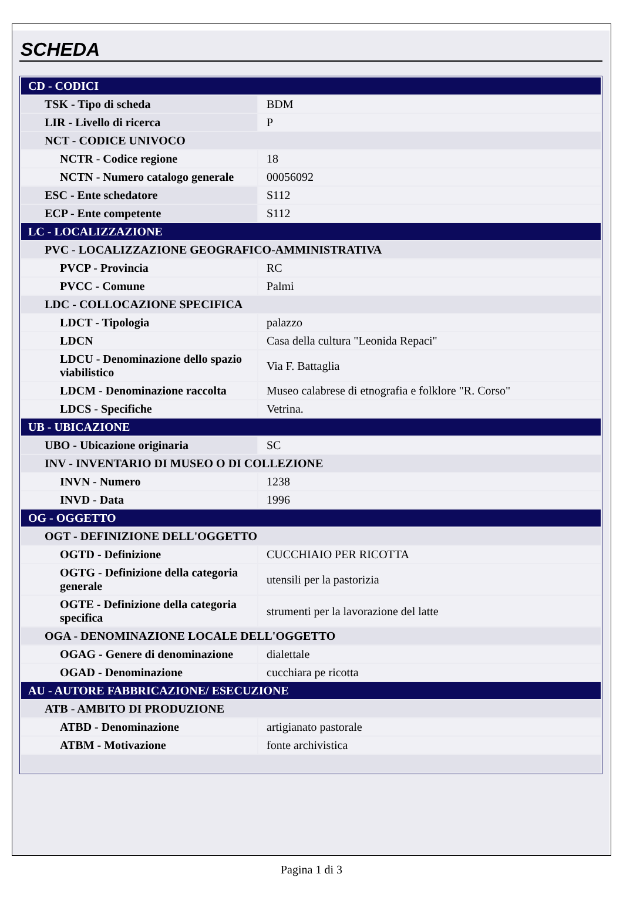SCHEDA
| CD - CODICI | |
| TSK - Tipo di scheda | BDM |
| LIR - Livello di ricerca | P |
| NCT - CODICE UNIVOCO | |
| NCTR - Codice regione | 18 |
| NCTN - Numero catalogo generale | 00056092 |
| ESC - Ente schedatore | S112 |
| ECP - Ente competente | S112 |
| LC - LOCALIZZAZIONE | |
| PVC - LOCALIZZAZIONE GEOGRAFICO-AMMINISTRATIVA | |
| PVCP - Provincia | RC |
| PVCC - Comune | Palmi |
| LDC - COLLOCAZIONE SPECIFICA | |
| LDCT - Tipologia | palazzo |
| LDCN | Casa della cultura "Leonida Repaci" |
| LDCU - Denominazione dello spazio viabilistico | Via F. Battaglia |
| LDCM - Denominazione raccolta | Museo calabrese di etnografia e folklore "R. Corso" |
| LDCS - Specifiche | Vetrina. |
| UB - UBICAZIONE | |
| UBO - Ubicazione originaria | SC |
| INV - INVENTARIO DI MUSEO O DI COLLEZIONE | |
| INVN - Numero | 1238 |
| INVD - Data | 1996 |
| OG - OGGETTO | |
| OGT - DEFINIZIONE DELL'OGGETTO | |
| OGTD - Definizione | CUCCHIAIO PER RICOTTA |
| OGTG - Definizione della categoria generale | utensili per la pastorizia |
| OGTE - Definizione della categoria specifica | strumenti per la lavorazione del latte |
| OGA - DENOMINAZIONE LOCALE DELL'OGGETTO | |
| OGAG - Genere di denominazione | dialettale |
| OGAD - Denominazione | cucchiara pe ricotta |
| AU - AUTORE FABBRICAZIONE/ ESECUZIONE | |
| ATB - AMBITO DI PRODUZIONE | |
| ATBD - Denominazione | artigianato pastorale |
| ATBM - Motivazione | fonte archivistica |
Pagina 1 di 3